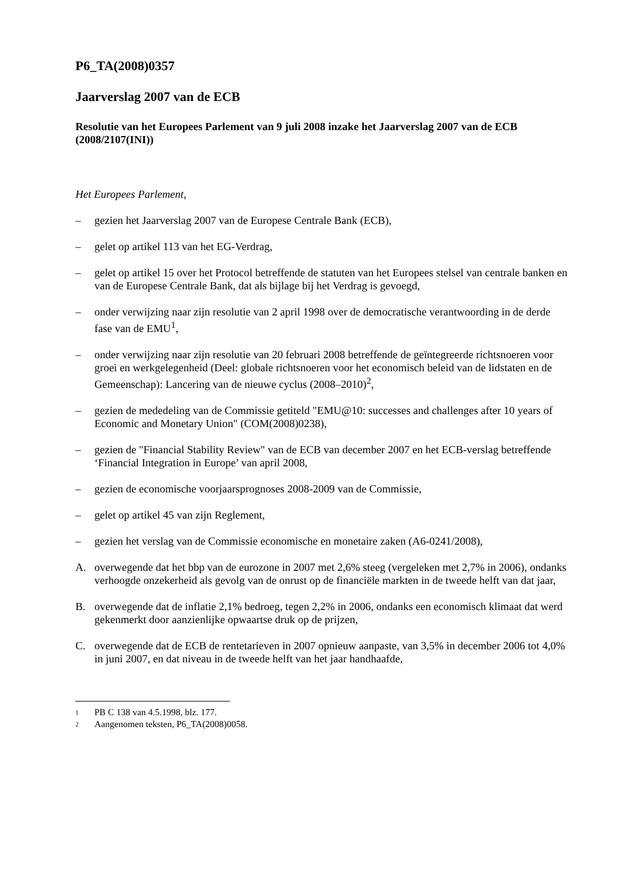P6_TA(2008)0357
Jaarverslag 2007 van de ECB
Resolutie van het Europees Parlement van 9 juli 2008 inzake het Jaarverslag 2007 van de ECB (2008/2107(INI))
Het Europees Parlement,
– gezien het Jaarverslag 2007 van de Europese Centrale Bank (ECB),
– gelet op artikel 113 van het EG-Verdrag,
– gelet op artikel 15 over het Protocol betreffende de statuten van het Europees stelsel van centrale banken en van de Europese Centrale Bank, dat als bijlage bij het Verdrag is gevoegd,
– onder verwijzing naar zijn resolutie van 2 april 1998 over de democratische verantwoording in de derde fase van de EMU<sup>1</sup>,
– onder verwijzing naar zijn resolutie van 20 februari 2008 betreffende de geïntegreerde richtsnoeren voor groei en werkgelegenheid (Deel: globale richtsnoeren voor het economisch beleid van de lidstaten en de Gemeenschap): Lancering van de nieuwe cyclus (2008–2010)<sup>2</sup>,
– gezien de mededeling van de Commissie getiteld "EMU@10: successes and challenges after 10 years of Economic and Monetary Union" (COM(2008)0238),
– gezien de "Financial Stability Review" van de ECB van december 2007 en het ECB-verslag betreffende ‘Financial Integration in Europe’ van april 2008,
– gezien de economische voorjaarsprognoses 2008-2009 van de Commissie,
– gelet op artikel 45 van zijn Reglement,
– gezien het verslag van de Commissie economische en monetaire zaken (A6-0241/2008),
A. overwegende dat het bbp van de eurozone in 2007 met 2,6% steeg (vergeleken met 2,7% in 2006), ondanks verhoogde onzekerheid als gevolg van de onrust op de financiële markten in de tweede helft van dat jaar,
B. overwegende dat de inflatie 2,1% bedroeg, tegen 2,2% in 2006, ondanks een economisch klimaat dat werd gekenmerkt door aanzienlijke opwaartse druk op de prijzen,
C. overwegende dat de ECB de rentetarieven in 2007 opnieuw aanpaste, van 3,5% in december 2006 tot 4,0% in juni 2007, en dat niveau in de tweede helft van het jaar handhaafde,
1 PB C 138 van 4.5.1998, blz. 177.
2 Aangenomen teksten, P6_TA(2008)0058.